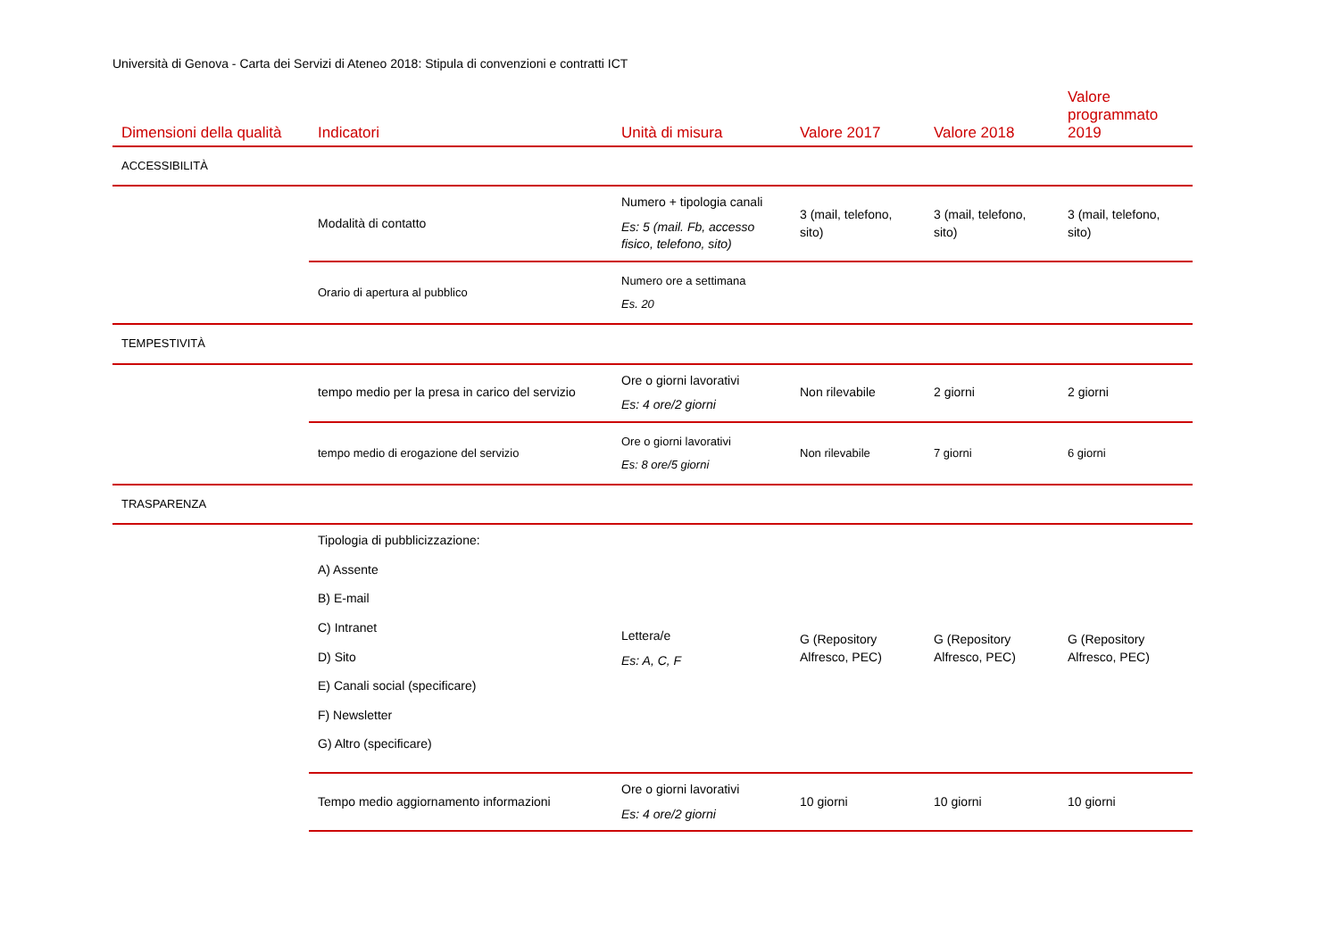Università di Genova - Carta dei Servizi di Ateneo 2018: Stipula di convenzioni e contratti ICT
| Dimensioni della qualità | Indicatori | Unità di misura | Valore 2017 | Valore 2018 | Valore programmato 2019 |
| --- | --- | --- | --- | --- | --- |
| ACCESSIBILITÀ | | | | | |
| | Modalità di contatto | Numero + tipologia canali Es: 5 (mail. Fb, accesso fisico, telefono, sito) | 3 (mail, telefono, sito) | 3 (mail, telefono, sito) | 3 (mail, telefono, sito) |
| | Orario di apertura al pubblico | Numero ore a settimana Es. 20 | | | |
| TEMPESTIVITÀ | | | | | |
| | tempo medio per la presa in carico del servizio | Ore o giorni lavorativi Es: 4 ore/2 giorni | Non rilevabile | 2 giorni | 2 giorni |
| | tempo medio di erogazione del servizio | Ore o giorni lavorativi Es: 8 ore/5 giorni | Non rilevabile | 7 giorni | 6 giorni |
| TRASPARENZA | | | | | |
| | Tipologia di pubblicizzazione: A) Assente B) E-mail C) Intranet D) Sito E) Canali social (specificare) F) Newsletter G) Altro (specificare) | Lettera/e Es: A, C, F | G (Repository Alfresco, PEC) | G (Repository Alfresco, PEC) | G (Repository Alfresco, PEC) |
| | Tempo medio aggiornamento informazioni | Ore o giorni lavorativi Es: 4 ore/2 giorni | 10 giorni | 10 giorni | 10 giorni |